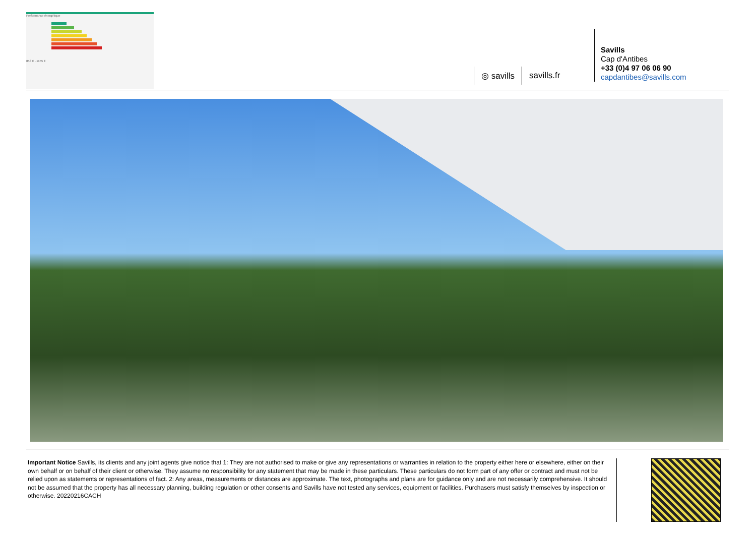Performance énergétique
853 € - 1155 €
◎ savills savills.fr
Savills
Cap d'Antibes
+33 (0)4 97 06 06 90
capdantibes@savills.com
Important Notice Savills, its clients and any joint agents give notice that 1: They are not authorised to make or give any representations or warranties in relation to the property either here or elsewhere, either on their own behalf or on behalf of their client or otherwise. They assume no responsibility for any statement that may be made in these particulars. These particulars do not form part of any offer or contract and must not be relied upon as statements or representations of fact. 2: Any areas, measurements or distances are approximate. The text, photographs and plans are for guidance only and are not necessarily comprehensive. It should not be assumed that the property has all necessary planning, building regulation or other consents and Savills have not tested any services, equipment or facilities. Purchasers must satisfy themselves by inspection or otherwise. 20220216CACH